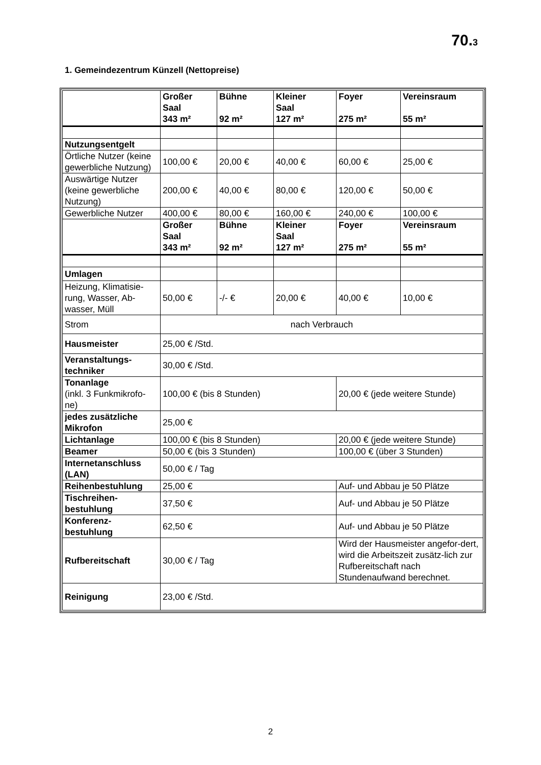70.3
1. Gemeindezentrum Künzell (Nettopreise)
| | Großer Saal 343 m² | Bühne 92 m² | Kleiner Saal 127 m² | Foyer 275 m² | Vereinsraum 55 m² |
| Nutzungsentgelt | | | | | |
| Örtliche Nutzer (keine gewerbliche Nutzung) | 100,00 € | 20,00 € | 40,00 € | 60,00 € | 25,00 € |
| Auswärtige Nutzer (keine gewerbliche Nutzung) | 200,00 € | 40,00 € | 80,00 € | 120,00 € | 50,00 € |
| Gewerbliche Nutzer | 400,00 € | 80,00 € | 160,00 € | 240,00 € | 100,00 € |
| | Großer Saal 343 m² | Bühne 92 m² | Kleiner Saal 127 m² | Foyer 275 m² | Vereinsraum 55 m² |
| Umlagen | | | | | |
| Heizung, Klimatisie-rung, Wasser, Ab-wasser, Müll | 50,00 € | -/- € | 20,00 € | 40,00 € | 10,00 € |
| Strom | nach Verbrauch | | | | |
| Hausmeister | 25,00 € /Std. | | | | |
| Veranstaltungs-techniker | 30,00 € /Std. | | | | |
| Tonanlage (inkl. 3 Funkmikrofo-ne) | 100,00 € (bis 8 Stunden) | | | 20,00 € (jede weitere Stunde) | |
| jedes zusätzliche Mikrofon | 25,00 € | | | | |
| Lichtanlage | 100,00 € (bis 8 Stunden) | | | 20,00 € (jede weitere Stunde) | |
| Beamer | 50,00 € (bis 3 Stunden) | | | 100,00 € (über 3 Stunden) | |
| Internetanschluss (LAN) | 50,00 € / Tag | | | | |
| Reihenbestuhlung | 25,00 € | | | Auf- und Abbau je 50 Plätze | |
| Tischreihen-bestuhlung | 37,50 € | | | Auf- und Abbau je 50 Plätze | |
| Konferenz-bestuhlung | 62,50 € | | | Auf- und Abbau je 50 Plätze | |
| Rufbereitschaft | 30,00 € / Tag | | | Wird der Hausmeister angefor-dert, wird die Arbeitszeit zusätz-lich zur Rufbereitschaft nach Stundenaufwand berechnet. | |
| Reinigung | 23,00 € /Std. | | | | |
2